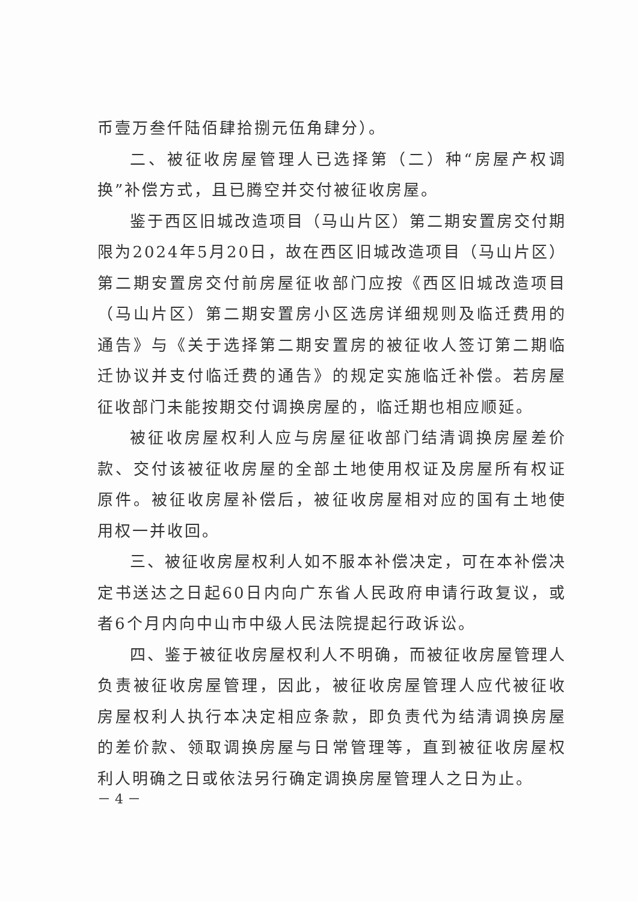币壹万叁仟陆佰肆拾捌元伍角肆分）。
二、被征收房屋管理人已选择第（二）种“房屋产权调换”补偿方式，且已腾空并交付被征收房屋。
鉴于西区旧城改造项目（马山片区）第二期安置房交付期限为2024年5月20日，故在西区旧城改造项目（马山片区）第二期安置房交付前房屋征收部门应按《西区旧城改造项目（马山片区）第二期安置房小区选房详细规则及临迁费用的通告》与《关于选择第二期安置房的被征收人签订第二期临迁协议并支付临迁费的通告》的规定实施临迁补偿。若房屋征收部门未能按期交付调换房屋的，临迁期也相应顺延。
被征收房屋权利人应与房屋征收部门结清调换房屋差价款、交付该被征收房屋的全部土地使用权证及房屋所有权证原件。被征收房屋补偿后，被征收房屋相对应的国有土地使用权一并收回。
三、被征收房屋权利人如不服本补偿决定，可在本补偿决定书送达之日起60日内向广东省人民政府申请行政复议，或者6个月内向中山市中级人民法院提起行政诉讼。
四、鉴于被征收房屋权利人不明确，而被征收房屋管理人负责被征收房屋管理，因此，被征收房屋管理人应代被征收房屋权利人执行本决定相应条款，即负责代为结清调换房屋的差价款、领取调换房屋与日常管理等，直到被征收房屋权利人明确之日或依法另行确定调换房屋管理人之日为止。
－ 4 －